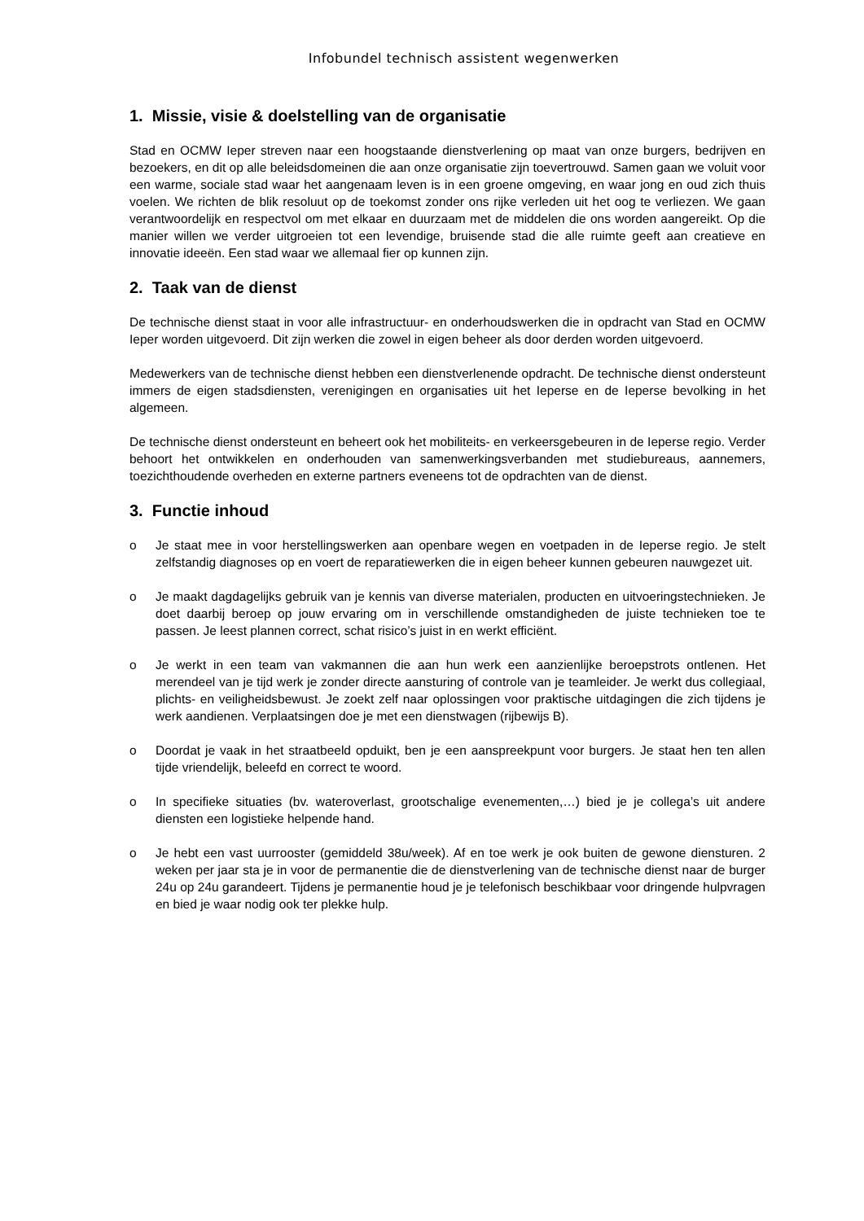Infobundel technisch assistent wegenwerken
1. Missie, visie & doelstelling van de organisatie
Stad en OCMW Ieper streven naar een hoogstaande dienstverlening op maat van onze burgers, bedrijven en bezoekers, en dit op alle beleidsdomeinen die aan onze organisatie zijn toevertrouwd. Samen gaan we voluit voor een warme, sociale stad waar het aangenaam leven is in een groene omgeving, en waar jong en oud zich thuis voelen. We richten de blik resoluut op de toekomst zonder ons rijke verleden uit het oog te verliezen. We gaan verantwoordelijk en respectvol om met elkaar en duurzaam met de middelen die ons worden aangereikt. Op die manier willen we verder uitgroeien tot een levendige, bruisende stad die alle ruimte geeft aan creatieve en innovatie ideeën. Een stad waar we allemaal fier op kunnen zijn.
2. Taak van de dienst
De technische dienst staat in voor alle infrastructuur- en onderhoudswerken die in opdracht van Stad en OCMW Ieper worden uitgevoerd. Dit zijn werken die zowel in eigen beheer als door derden worden uitgevoerd.
Medewerkers van de technische dienst hebben een dienstverlenende opdracht. De technische dienst ondersteunt immers de eigen stadsdiensten, verenigingen en organisaties uit het Ieperse en de Ieperse bevolking in het algemeen.
De technische dienst ondersteunt en beheert ook het mobiliteits- en verkeersgebeuren in de Ieperse regio. Verder behoort het ontwikkelen en onderhouden van samenwerkingsverbanden met studiebureaus, aannemers, toezichthoudende overheden en externe partners eveneens tot de opdrachten van de dienst.
3. Functie inhoud
o Je staat mee in voor herstellingswerken aan openbare wegen en voetpaden in de Ieperse regio. Je stelt zelfstandig diagnoses op en voert de reparatiewerken die in eigen beheer kunnen gebeuren nauwgezet uit.
o Je maakt dagdagelijks gebruik van je kennis van diverse materialen, producten en uitvoeringstechnieken. Je doet daarbij beroep op jouw ervaring om in verschillende omstandigheden de juiste technieken toe te passen. Je leest plannen correct, schat risico’s juist in en werkt efficiënt.
o Je werkt in een team van vakmannen die aan hun werk een aanzienlijke beroepstrots ontlenen. Het merendeel van je tijd werk je zonder directe aansturing of controle van je teamleider. Je werkt dus collegiaal, plichts- en veiligheidsbewust. Je zoekt zelf naar oplossingen voor praktische uitdagingen die zich tijdens je werk aandienen. Verplaatsingen doe je met een dienstwagen (rijbewijs B).
o Doordat je vaak in het straatbeeld opduikt, ben je een aanspreekpunt voor burgers. Je staat hen ten allen tijde vriendelijk, beleefd en correct te woord.
o In specifieke situaties (bv. wateroverlast, grootschalige evenementen,…) bied je je collega’s uit andere diensten een logistieke helpende hand.
o Je hebt een vast uurrooster (gemiddeld 38u/week). Af en toe werk je ook buiten de gewone diensturen. 2 weken per jaar sta je in voor de permanentie die de dienstverlening van de technische dienst naar de burger 24u op 24u garandeert. Tijdens je permanentie houd je je telefonisch beschikbaar voor dringende hulpvragen en bied je waar nodig ook ter plekke hulp.